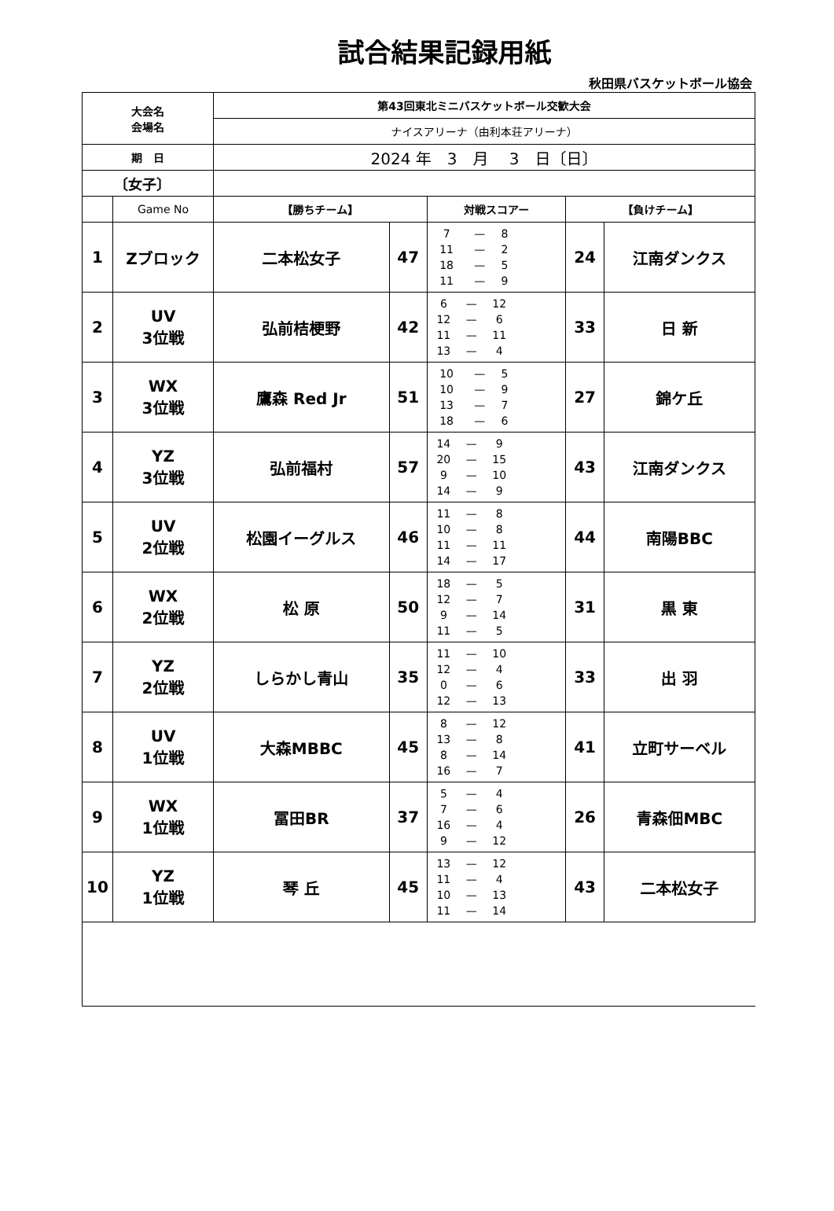試合結果記録用紙
秋田県バスケットボール協会
| 大会名 会場名 | | 第43回東北ミニバスケットボール交歓大会 | | | | |
| | | ナイスアリーナ（由利本荘アリーナ） | | | | |
| 期 日 | | 2024 年 3 月 3 日〔日〕 | | | | |
| 〔女子〕 | | | | | | |
| | Game No | 【勝ちチーム】 | | 対戦スコアー | 【負けチーム】 | |
| 1 | Zブロック | 二本松女子 | 47 | / 7 / — / 8 / / 11 / — / 2 / / 18 / — / 5 / / 11 / — / 9 / | 24 | 江南ダンクス |
| 2 | UV 3位戦 | 弘前桔梗野 | 42 | / 6 / — / 12 / / 12 / — / 6 / / 11 / — / 11 / / 13 / — / 4 / | 33 | 日 新 |
| 3 | WX 3位戦 | 鷹森 Red Jr | 51 | / 10 / — / 5 / / 10 / — / 9 / / 13 / — / 7 / / 18 / — / 6 / | 27 | 錦ケ丘 |
| 4 | YZ 3位戦 | 弘前福村 | 57 | / 14 / — / 9 / / 20 / — / 15 / / 9 / — / 10 / / 14 / — / 9 / | 43 | 江南ダンクス |
| 5 | UV 2位戦 | 松園イーグルス | 46 | / 11 / — / 8 / / 10 / — / 8 / / 11 / — / 11 / / 14 / — / 17 / | 44 | 南陽BBC |
| 6 | WX 2位戦 | 松 原 | 50 | / 18 / — / 5 / / 12 / — / 7 / / 9 / — / 14 / / 11 / — / 5 / | 31 | 黒 東 |
| 7 | YZ 2位戦 | しらかし青山 | 35 | / 11 / — / 10 / / 12 / — / 4 / / 0 / — / 6 / / 12 / — / 13 / | 33 | 出 羽 |
| 8 | UV 1位戦 | 大森MBBC | 45 | / 8 / — / 12 / / 13 / — / 8 / / 8 / — / 14 / / 16 / — / 7 / | 41 | 立町サーベル |
| 9 | WX 1位戦 | 冨田BR | 37 | / 5 / — / 4 / / 7 / — / 6 / / 16 / — / 4 / / 9 / — / 12 / | 26 | 青森佃MBC |
| 10 | YZ 1位戦 | 琴 丘 | 45 | / 13 / — / 12 / / 11 / — / 4 / / 10 / — / 13 / / 11 / — / 14 / | 43 | 二本松女子 |